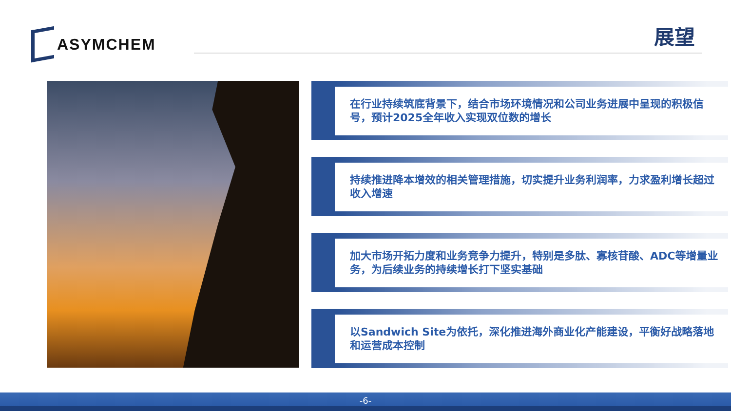ASYMCHEM 展望
在行业持续筑底背景下，结合市场环境情况和公司业务进展中呈现的积极信号，预计2025全年收入实现双位数的增长
持续推进降本增效的相关管理措施，切实提升业务利润率，力求盈利增长超过收入增速
加大市场开拓力度和业务竞争力提升，特别是多肽、寡核苷酸、ADC等增量业务，为后续业务的持续增长打下坚实基础
以Sandwich Site为依托，深化推进海外商业化产能建设，平衡好战略落地和运营成本控制
-6-